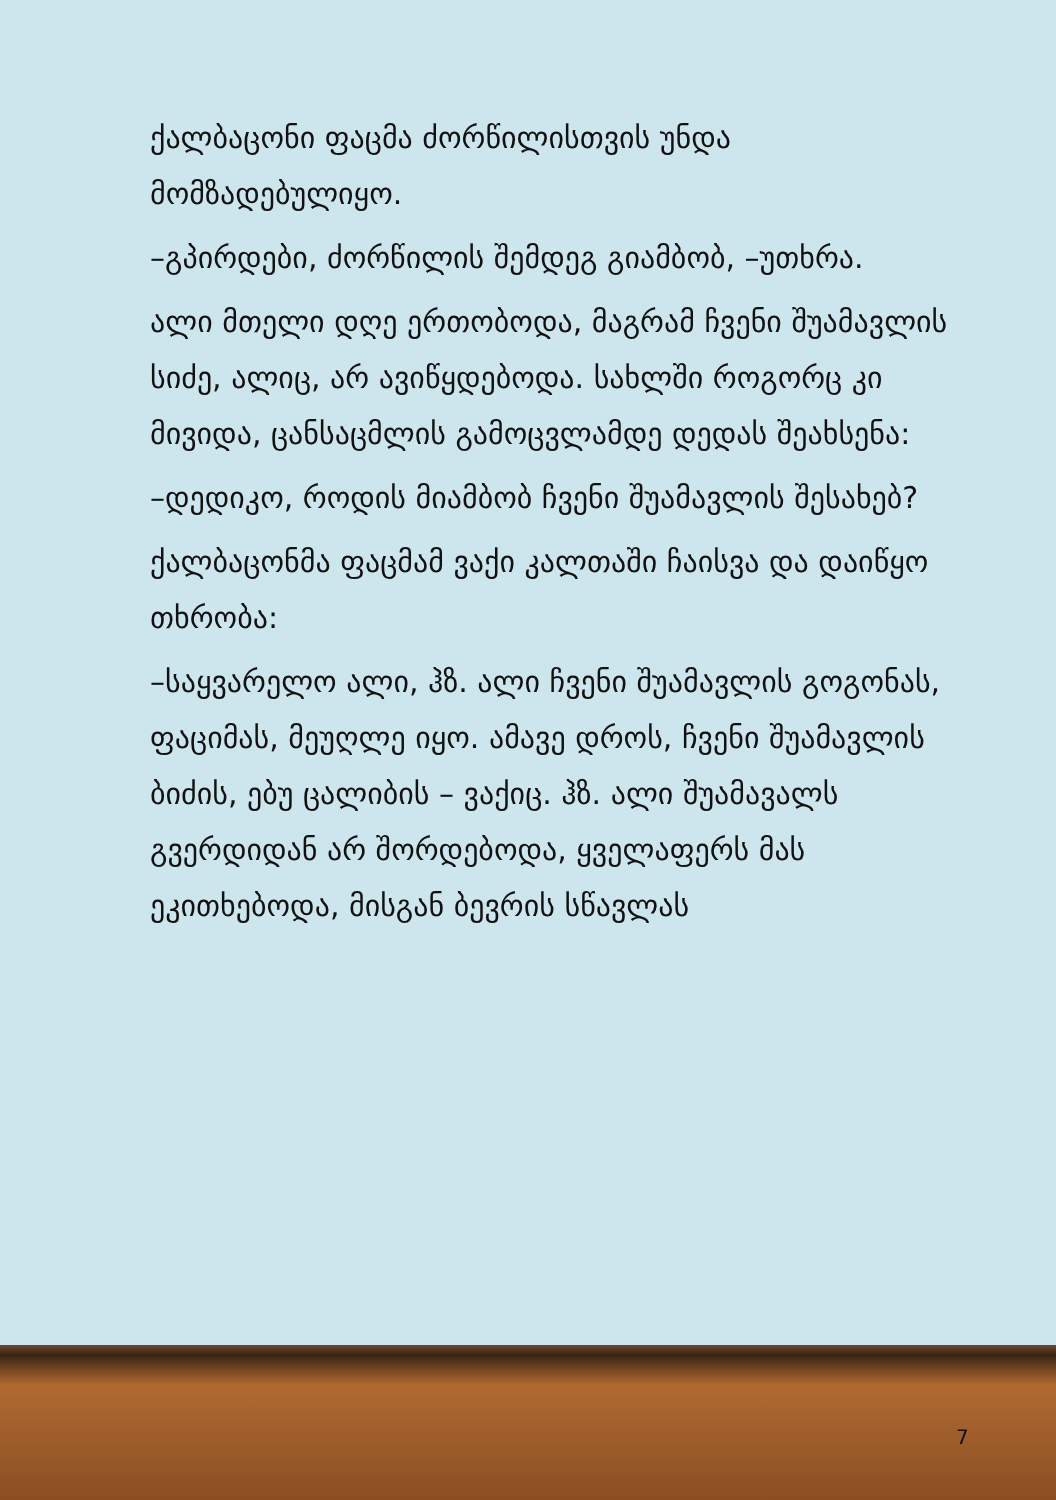ქალბაცონი ფაცმა ძორწილისთვის უნდა მომზადებულიყო.
–გპირდები, ძორწილის შემდეგ გიამბობ, –უთხრა.
ალი მთელი დღე ერთობოდა, მაგრამ ჩვენი შუამავლის სიძე, ალიც, არ ავიწყდებოდა. სახლში როგორც კი მივიდა, ცანსაცმლის გამოცვლამდე დედას შეახსენა:
–დედიკო, როდის მიამბობ ჩვენი შუამავლის შესახებ?
ქალბაცონმა ფაცმამ ვაქი კალთაში ჩაისვა და დაიწყო თხრობა:
–საყვარელო ალი, ჰზ. ალი ჩვენი შუამავლის გოგონას, ფაციმას, მეუღლე იყო. ამავე დროს, ჩვენი შუამავლის ბიძის, ებუ ცალიბის – ვაქიც. ჰზ. ალი შუამავალს გვერდიდან არ შორდებოდა, ყველაფერს მას ეკითხებოდა, მისგან ბევრის სწავლას
7